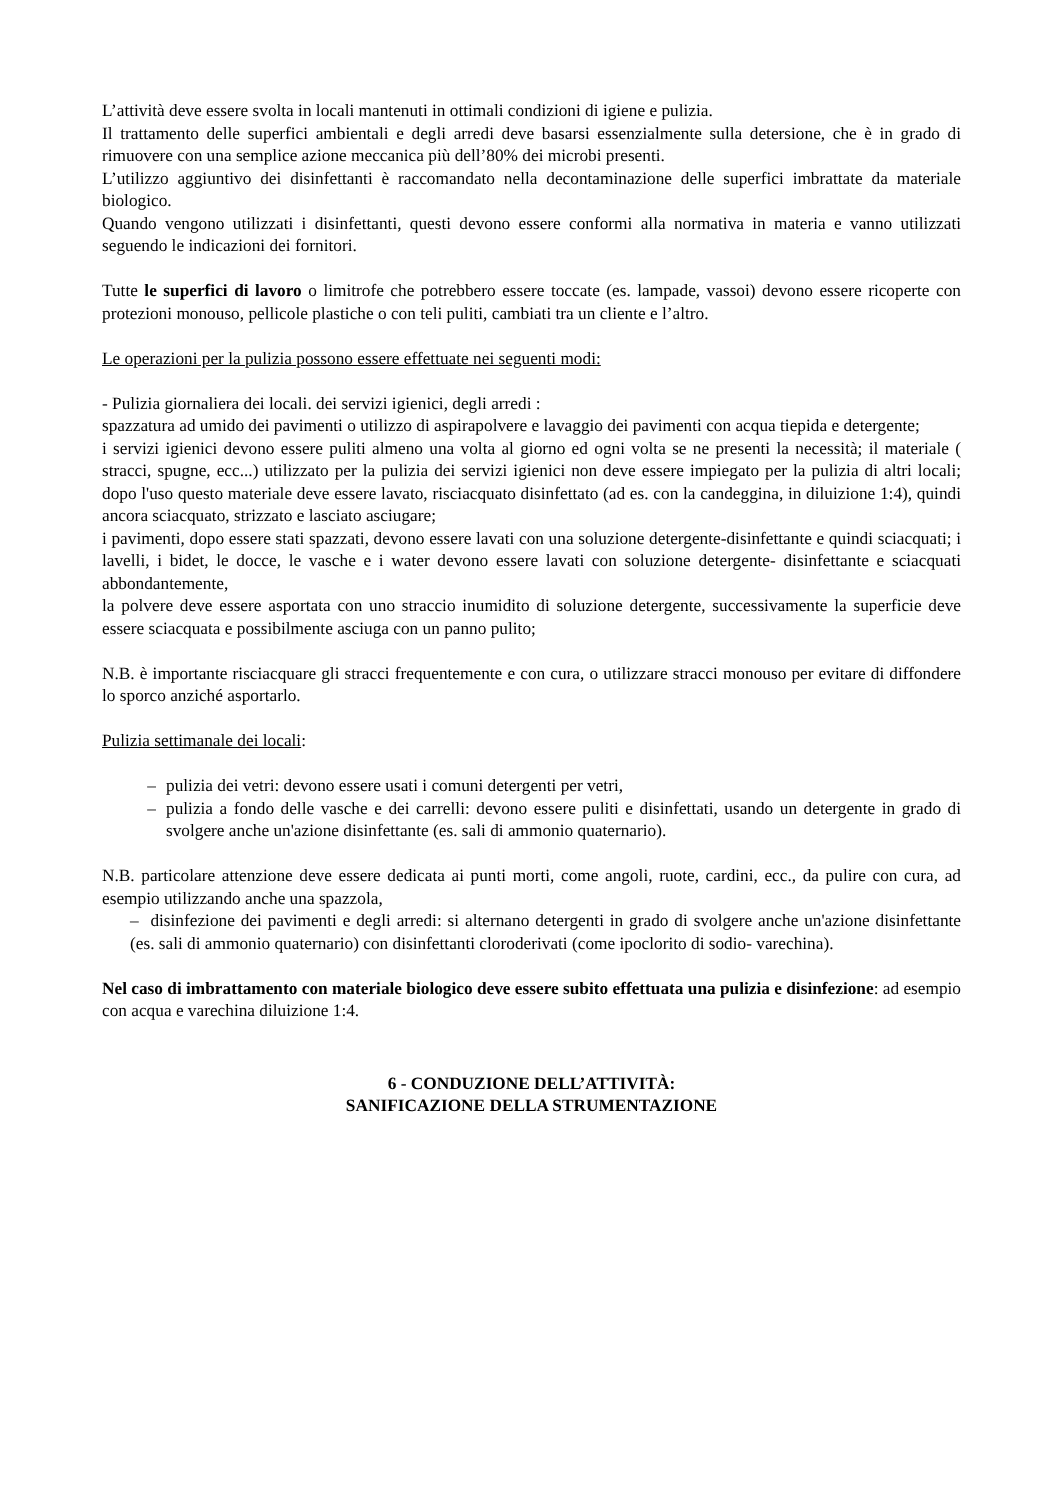L’attività deve essere svolta in locali mantenuti in ottimali condizioni di igiene e pulizia.
Il trattamento delle superfici ambientali e degli arredi deve basarsi essenzialmente sulla detersione, che è in grado di rimuovere con una semplice azione meccanica più dell’80% dei microbi presenti.
L’utilizzo aggiuntivo dei disinfettanti è raccomandato nella decontaminazione delle superfici imbrattate da materiale biologico.
Quando vengono utilizzati i disinfettanti, questi devono essere conformi alla normativa in materia e vanno utilizzati seguendo le indicazioni dei fornitori.
Tutte le superfici di lavoro o limitrofe che potrebbero essere toccate (es. lampade, vassoi) devono essere ricoperte con protezioni monouso, pellicole plastiche o con teli puliti, cambiati tra un cliente e l’altro.
Le operazioni per la pulizia possono essere effettuate nei seguenti modi:
- Pulizia giornaliera dei locali. dei servizi igienici, degli arredi :
spazzatura ad umido dei pavimenti o utilizzo di aspirapolvere e lavaggio dei pavimenti con acqua tiepida e detergente;
i servizi igienici devono essere puliti almeno una volta al giorno ed ogni volta se ne presenti la necessità; il materiale ( stracci, spugne, ecc...) utilizzato per la pulizia dei servizi igienici non deve essere impiegato per la pulizia di altri locali; dopo l'uso questo materiale deve essere lavato, risciacquato disinfettato (ad es. con la candeggina, in diluizione 1:4), quindi ancora sciacquato, strizzato e lasciato asciugare;
i pavimenti, dopo essere stati spazzati, devono essere lavati con una soluzione detergente-disinfettante e quindi sciacquati; i lavelli, i bidet, le docce, le vasche e i water devono essere lavati con soluzione detergente- disinfettante e sciacquati abbondantemente,
la polvere deve essere asportata con uno straccio inumidito di soluzione detergente, successivamente la superficie deve essere sciacquata e possibilmente asciuga con un panno pulito;
N.B. è importante risciacquare gli stracci frequentemente e con cura, o utilizzare stracci monouso per evitare di diffondere lo sporco anziché asportarlo.
Pulizia settimanale dei locali:
– pulizia dei vetri: devono essere usati i comuni detergenti per vetri,
– pulizia a fondo delle vasche e dei carrelli: devono essere puliti e disinfettati, usando un detergente in grado di svolgere anche un'azione disinfettante (es. sali di ammonio quaternario).
N.B. particolare attenzione deve essere dedicata ai punti morti, come angoli, ruote, cardini, ecc., da pulire con cura, ad esempio utilizzando anche una spazzola,
– disinfezione dei pavimenti e degli arredi: si alternano detergenti in grado di svolgere anche un'azione disinfettante (es. sali di ammonio quaternario) con disinfettanti cloroderivati (come ipoclorito di sodio- varechina).
Nel caso di imbrattamento con materiale biologico deve essere subito effettuata una pulizia e disinfezione: ad esempio con acqua e varechina diluizione 1:4.
6 - CONDUZIONE DELL’ATTIVITÀ:
SANIFICAZIONE DELLA STRUMENTAZIONE